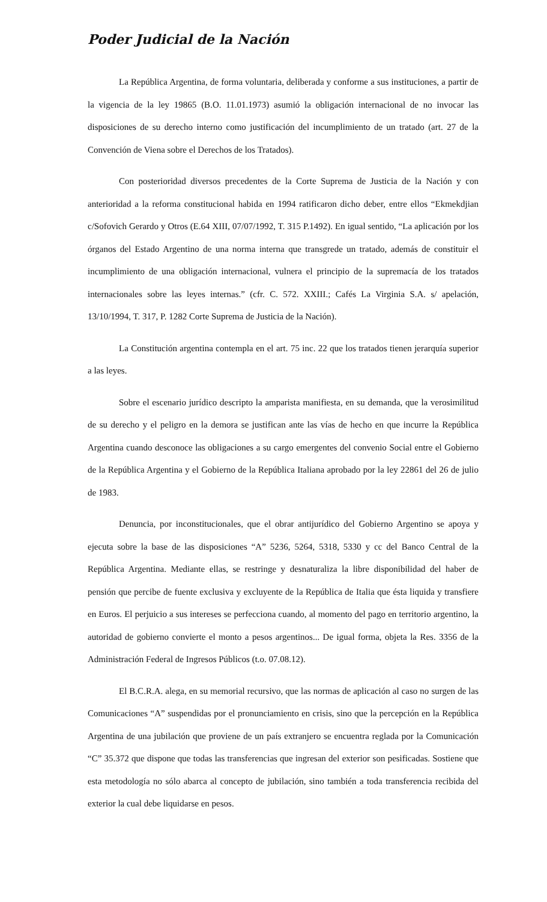Poder Judicial de la Nación
La República Argentina, de forma voluntaria, deliberada y conforme a sus instituciones, a partir de la vigencia de la ley 19865 (B.O. 11.01.1973) asumió la obligación internacional de no invocar las disposiciones de su derecho interno como justificación del incumplimiento de un tratado (art. 27 de la Convención de Viena sobre el Derechos de los Tratados).
Con posterioridad diversos precedentes de la Corte Suprema de Justicia de la Nación y con anterioridad a la reforma constitucional habida en 1994 ratificaron dicho deber, entre ellos “Ekmekdjian c/Sofovich Gerardo y Otros (E.64 XIII, 07/07/1992, T. 315 P.1492). En igual sentido, “La aplicación por los órganos del Estado Argentino de una norma interna que transgrede un tratado, además de constituir el incumplimiento de una obligación internacional, vulnera el principio de la supremacía de los tratados internacionales sobre las leyes internas.” (cfr. C. 572. XXIII.; Cafés La Virginia S.A. s/ apelación, 13/10/1994, T. 317, P. 1282 Corte Suprema de Justicia de la Nación).
La Constitución argentina contempla en el art. 75 inc. 22 que los tratados tienen jerarquía superior a las leyes.
Sobre el escenario jurídico descripto la amparista manifiesta, en su demanda, que la verosimilitud de su derecho y el peligro en la demora se justifican ante las vías de hecho en que incurre la República Argentina cuando desconoce las obligaciones a su cargo emergentes del convenio Social entre el Gobierno de la República Argentina y el Gobierno de la República Italiana aprobado por la ley 22861 del 26 de julio de 1983.
Denuncia, por inconstitucionales, que el obrar antijurídico del Gobierno Argentino se apoya y ejecuta sobre la base de las disposiciones “A” 5236, 5264, 5318, 5330 y cc del Banco Central de la República Argentina. Mediante ellas, se restringe y desnaturaliza la libre disponibilidad del haber de pensión que percibe de fuente exclusiva y excluyente de la República de Italia que ésta liquida y transfiere en Euros. El perjuicio a sus intereses se perfecciona cuando, al momento del pago en territorio argentino, la autoridad de gobierno convierte el monto a pesos argentinos... De igual forma, objeta la Res. 3356 de la Administración Federal de Ingresos Públicos (t.o. 07.08.12).
El B.C.R.A. alega, en su memorial recursivo, que las normas de aplicación al caso no surgen de las Comunicaciones “A” suspendidas por el pronunciamiento en crisis, sino que la percepción en la República Argentina de una jubilación que proviene de un país extranjero se encuentra reglada por la Comunicación “C” 35.372 que dispone que todas las transferencias que ingresan del exterior son pesificadas. Sostiene que esta metodología no sólo abarca al concepto de jubilación, sino también a toda transferencia recibida del exterior la cual debe liquidarse en pesos.